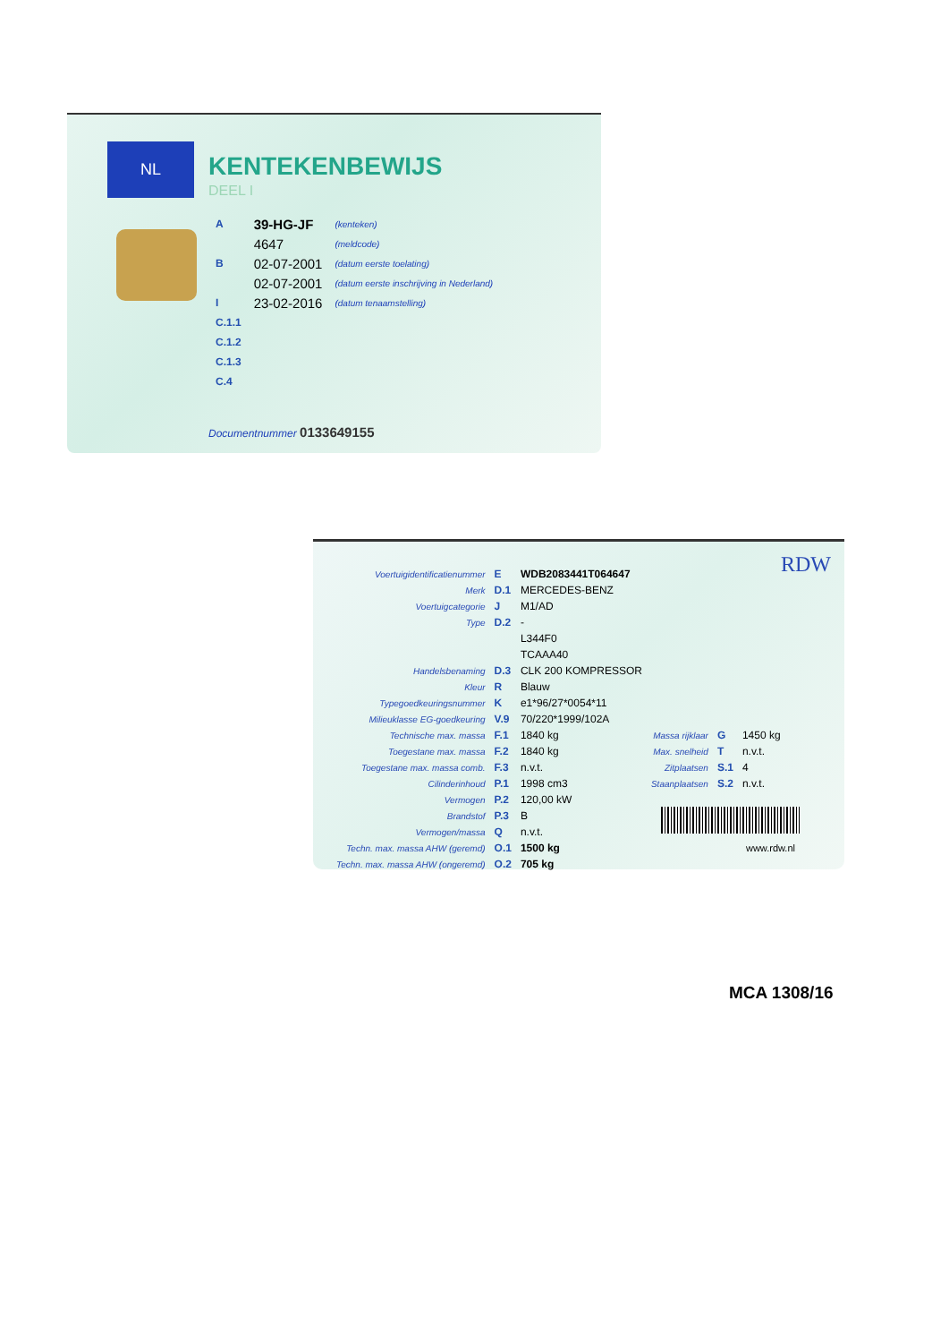NL
KENTEKENBEWIJS
DEEL I
| A | 39-HG-JF | (kenteken) |
| | 4647 | (meldcode) |
| B | 02-07-2001 | (datum eerste toelating) |
| | 02-07-2001 | (datum eerste inschrijving in Nederland) |
| I | 23-02-2016 | (datum tenaamstelling) |
| C.1.1 | | |
| C.1.2 | | |
| C.1.3 | | |
| C.4 | | |
Documentnummer 0133649155
RDW
| Voertuigidentificatienummer | E | WDB2083441T064647 | | | |
| Merk | D.1 | MERCEDES-BENZ | | | |
| Voertuigcategorie | J | M1/AD | | | |
| Type | D.2 | - | | | |
| | | L344F0 | | | |
| | | TCAAA40 | | | |
| Handelsbenaming | D.3 | CLK 200 KOMPRESSOR | | | |
| Kleur | R | Blauw | | | |
| Typegoedkeuringsnummer | K | e1*96/27*0054*11 | | | |
| Milieuklasse EG-goedkeuring | V.9 | 70/220*1999/102A | | | |
| Technische max. massa | F.1 | 1840 kg | Massa rijklaar | G | 1450 kg |
| Toegestane max. massa | F.2 | 1840 kg | Max. snelheid | T | n.v.t. |
| Toegestane max. massa comb. | F.3 | n.v.t. | Zitplaatsen | S.1 | 4 |
| Cilinderinhoud | P.1 | 1998 cm3 | Staanplaatsen | S.2 | n.v.t. |
| Vermogen | P.2 | 120,00 kW | | | |
| Brandstof | P.3 | B | | | |
| Vermogen/massa | Q | n.v.t. | | | |
| Techn. max. massa AHW (geremd) | O.1 | 1500 kg | | | |
| Techn. max. massa AHW (ongeremd) | O.2 | 705 kg | | | |
www.rdw.nl
MCA 1308/16